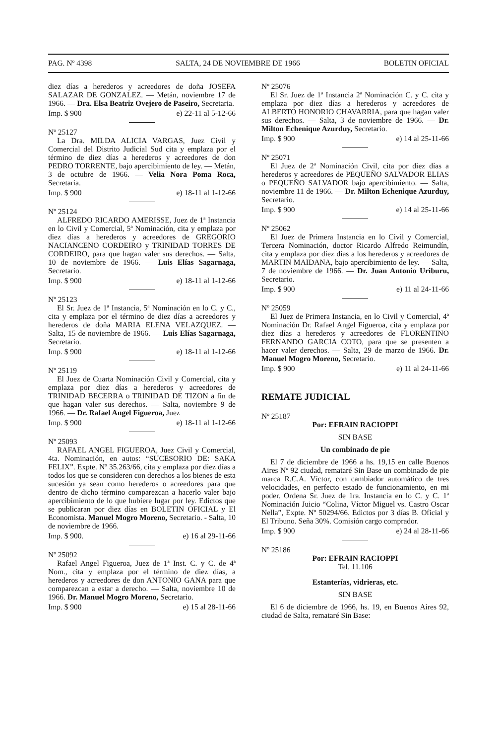PAG. Nº 4398 SALTA, 24 DE NOVIEMBRE DE 1966 BOLETIN OFICIAL
diez días a herederos y acreedores de doña JOSEFA SALAZAR DE GONZALEZ. — Metán, noviembre 17 de 1966. — Dra. Elsa Beatriz Ovejero de Paseiro, Secretaria.
Imp. $ 900 e) 22-11 al 5-12-66
Nº 25127
La Dra. MILDA ALICIA VARGAS, Juez Civil y Comercial del Distrito Judicial Sud cita y emplaza por el término de diez días a herederos y acreedores de don PEDRO TORRENTE, bajo apercibimiento de ley. — Metán, 3 de octubre de 1966. — Velia Nora Poma Roca, Secretaria.
Imp. $ 900 e) 18-11 al 1-12-66
Nº 25124
ALFREDO RICARDO AMERISSE, Juez de 1ª Instancia en lo Civil y Comercial, 5ª Nominación, cita y emplaza por diez días a herederos y acreedores de GREGORIO NACIANCENO CORDEIRO y TRINIDAD TORRES DE CORDEIRO, para que hagan valer sus derechos. — Salta, 10 de noviembre de 1966. — Luis Elías Sagarnaga, Secretario.
Imp. $ 900 e) 18-11 al 1-12-66
Nº 25123
El Sr. Juez de 1ª Instancia, 5ª Nominación en lo C. y C., cita y emplaza por el término de diez días a acreedores y herederos de doña MARIA ELENA VELAZQUEZ. — Salta, 15 de noviembre de 1966. — Luis Elías Sagarnaga, Secretario.
Imp. $ 900 e) 18-11 al 1-12-66
Nº 25119
El Juez de Cuarta Nominación Civil y Comercial, cita y emplaza por diez días a herederos y acreedores de TRINIDAD BECERRA o TRINIDAD DE TIZON a fin de que hagan valer sus derechos. — Salta, noviembre 9 de 1966. — Dr. Rafael Angel Figueroa, Juez
Imp. $ 900 e) 18-11 al 1-12-66
Nº 25093
RAFAEL ANGEL FIGUEROA, Juez Civil y Comercial, 4ta. Nominación, en autos: “SUCESORIO DE: SAKA FELIX”. Expte. Nº 35.263/66, cita y emplaza por diez días a todos los que se consideren con derechos a los bienes de esta sucesión ya sean como herederos o acreedores para que dentro de dicho término comparezcan a hacerlo valer bajo apercibimiento de lo que hubiere lugar por ley. Edictos que se publicaran por diez días en BOLETIN OFICIAL y El Economista. Manuel Mogro Moreno, Secretario. - Salta, 10 de noviembre de 1966.
Imp. $ 900. e) 16 al 29-11-66
Nº 25092
Rafael Angel Figueroa, Juez de 1ª Inst. C. y C. de 4ª Nom., cita y emplaza por el término de diez días, a herederos y acreedores de don ANTONIO GANA para que comparezcan a estar a derecho. — Salta, noviembre 10 de 1966. Dr. Manuel Mogro Moreno, Secretario.
Imp. $ 900 e) 15 al 28-11-66
Nº 25076
El Sr. Juez de 1ª Instancia 2ª Nominación C. y C. cita y emplaza por diez días a herederos y acreedores de ALBERTO HONORIO CHAVARRIA, para que hagan valer sus derechos. — Salta, 3 de noviembre de 1966. — Dr. Milton Echenique Azurduy, Secretario.
Imp. $ 900 e) 14 al 25-11-66
Nº 25071
El Juez de 2ª Nominación Civil, cita por diez días a herederos y acreedores de PEQUEÑO SALVADOR ELIAS o PEQUEÑO SALVADOR bajo apercibimiento. — Salta, noviembre 11 de 1966. — Dr. Milton Echenique Azurduy, Secretario.
Imp. $ 900 e) 14 al 25-11-66
Nº 25062
El Juez de Primera Instancia en lo Civil y Comercial, Tercera Nominación, doctor Ricardo Alfredo Reimundín, cita y emplaza por diez días a los herederos y acreedores de MARTIN MAIDANA, bajo apercibimiento de ley. — Salta, 7 de noviembre de 1966. — Dr. Juan Antonio Uriburu, Secretario.
Imp. $ 900 e) 11 al 24-11-66
Nº 25059
El Juez de Primera Instancia, en lo Civil y Comercial, 4ª Nominación Dr. Rafael Angel Figueroa, cita y emplaza por diez días a herederos y acreedores de FLORENTINO FERNANDO GARCIA COTO, para que se presenten a hacer valer derechos. — Salta, 29 de marzo de 1966. Dr. Manuel Mogro Moreno, Secretario.
Imp. $ 900 e) 11 al 24-11-66
REMATE JUDICIAL
Nº 25187
Por: EFRAIN RACIOPPI
SIN BASE
Un combinado de pie
El 7 de diciembre de 1966 a hs. 19,15 en calle Buenos Aires Nº 92 ciudad, remataré Sin Base un combinado de pie marca R.C.A. Víctor, con cambiador automático de tres velocidades, en perfecto estado de funcionamiento, en mi poder. Ordena Sr. Juez de 1ra. Instancia en lo C. y C. 1ª Nominación Juicio “Colina, Víctor Miguel vs. Castro Oscar Nella”, Expte. Nº 50294/66. Edictos por 3 días B. Oficial y El Tribuno. Seña 30%. Comisión cargo comprador.
Imp. $ 900 e) 24 al 28-11-66
Nº 25186
Por: EFRAIN RACIOPPI
Tel. 11.106
Estanterías, vidrieras, etc.
SIN BASE
El 6 de diciembre de 1966, hs. 19, en Buenos Aires 92, ciudad de Salta, remataré Sin Base: